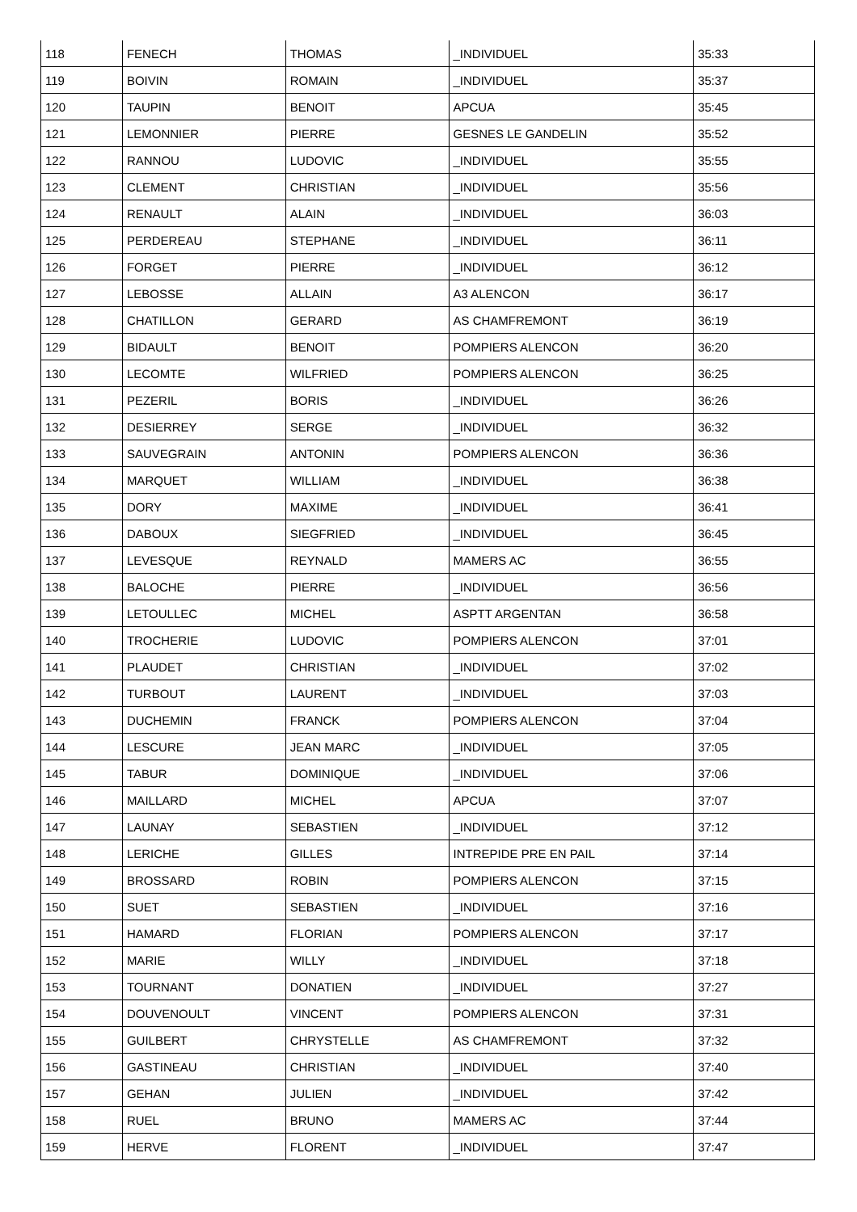| 118 | FENECH | THOMAS | _INDIVIDUEL | 35:33 |
| 119 | BOIVIN | ROMAIN | _INDIVIDUEL | 35:37 |
| 120 | TAUPIN | BENOIT | APCUA | 35:45 |
| 121 | LEMONNIER | PIERRE | GESNES LE GANDELIN | 35:52 |
| 122 | RANNOU | LUDOVIC | _INDIVIDUEL | 35:55 |
| 123 | CLEMENT | CHRISTIAN | _INDIVIDUEL | 35:56 |
| 124 | RENAULT | ALAIN | _INDIVIDUEL | 36:03 |
| 125 | PERDEREAU | STEPHANE | _INDIVIDUEL | 36:11 |
| 126 | FORGET | PIERRE | _INDIVIDUEL | 36:12 |
| 127 | LEBOSSE | ALLAIN | A3 ALENCON | 36:17 |
| 128 | CHATILLON | GERARD | AS CHAMFREMONT | 36:19 |
| 129 | BIDAULT | BENOIT | POMPIERS ALENCON | 36:20 |
| 130 | LECOMTE | WILFRIED | POMPIERS ALENCON | 36:25 |
| 131 | PEZERIL | BORIS | _INDIVIDUEL | 36:26 |
| 132 | DESIERREY | SERGE | _INDIVIDUEL | 36:32 |
| 133 | SAUVEGRAIN | ANTONIN | POMPIERS ALENCON | 36:36 |
| 134 | MARQUET | WILLIAM | _INDIVIDUEL | 36:38 |
| 135 | DORY | MAXIME | _INDIVIDUEL | 36:41 |
| 136 | DABOUX | SIEGFRIED | _INDIVIDUEL | 36:45 |
| 137 | LEVESQUE | REYNALD | MAMERS AC | 36:55 |
| 138 | BALOCHE | PIERRE | _INDIVIDUEL | 36:56 |
| 139 | LETOULLEC | MICHEL | ASPTT ARGENTAN | 36:58 |
| 140 | TROCHERIE | LUDOVIC | POMPIERS ALENCON | 37:01 |
| 141 | PLAUDET | CHRISTIAN | _INDIVIDUEL | 37:02 |
| 142 | TURBOUT | LAURENT | _INDIVIDUEL | 37:03 |
| 143 | DUCHEMIN | FRANCK | POMPIERS ALENCON | 37:04 |
| 144 | LESCURE | JEAN MARC | _INDIVIDUEL | 37:05 |
| 145 | TABUR | DOMINIQUE | _INDIVIDUEL | 37:06 |
| 146 | MAILLARD | MICHEL | APCUA | 37:07 |
| 147 | LAUNAY | SEBASTIEN | _INDIVIDUEL | 37:12 |
| 148 | LERICHE | GILLES | INTREPIDE PRE EN PAIL | 37:14 |
| 149 | BROSSARD | ROBIN | POMPIERS ALENCON | 37:15 |
| 150 | SUET | SEBASTIEN | _INDIVIDUEL | 37:16 |
| 151 | HAMARD | FLORIAN | POMPIERS ALENCON | 37:17 |
| 152 | MARIE | WILLY | _INDIVIDUEL | 37:18 |
| 153 | TOURNANT | DONATIEN | _INDIVIDUEL | 37:27 |
| 154 | DOUVENOULT | VINCENT | POMPIERS ALENCON | 37:31 |
| 155 | GUILBERT | CHRYSTELLE | AS CHAMFREMONT | 37:32 |
| 156 | GASTINEAU | CHRISTIAN | _INDIVIDUEL | 37:40 |
| 157 | GEHAN | JULIEN | _INDIVIDUEL | 37:42 |
| 158 | RUEL | BRUNO | MAMERS AC | 37:44 |
| 159 | HERVE | FLORENT | _INDIVIDUEL | 37:47 |